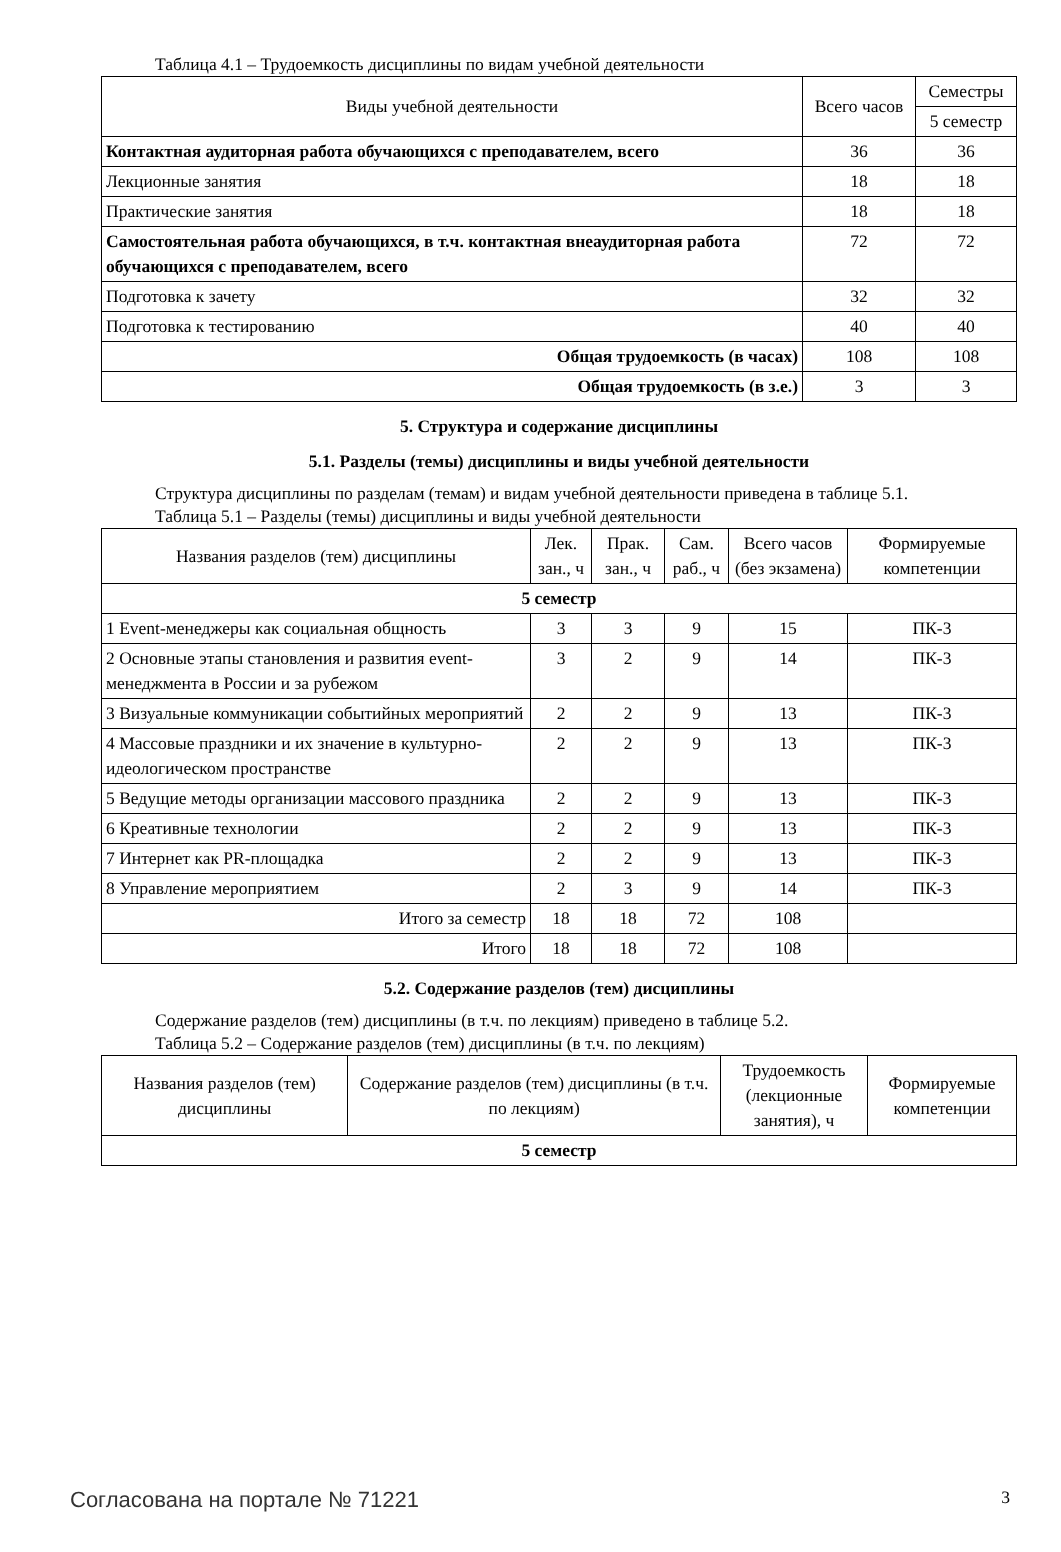Таблица 4.1 – Трудоемкость дисциплины по видам учебной деятельности
| Виды учебной деятельности | Всего часов | Семестры |
| --- | --- | --- |
| | | 5 семестр |
| Контактная аудиторная работа обучающихся с преподавателем, всего | 36 | 36 |
| Лекционные занятия | 18 | 18 |
| Практические занятия | 18 | 18 |
| Самостоятельная работа обучающихся, в т.ч. контактная внеаудиторная работа обучающихся с преподавателем, всего | 72 | 72 |
| Подготовка к зачету | 32 | 32 |
| Подготовка к тестированию | 40 | 40 |
| Общая трудоемкость (в часах) | 108 | 108 |
| Общая трудоемкость (в з.е.) | 3 | 3 |
5. Структура и содержание дисциплины
5.1. Разделы (темы) дисциплины и виды учебной деятельности
Структура дисциплины по разделам (темам) и видам учебной деятельности приведена в таблице 5.1.
Таблица 5.1 – Разделы (темы) дисциплины и виды учебной деятельности
| Названия разделов (тем) дисциплины | Лек. зан., ч | Прак. зан., ч | Сам. раб., ч | Всего часов (без экзамена) | Формируемые компетенции |
| --- | --- | --- | --- | --- | --- |
| 5 семестр | | | | | |
| 1 Event-менеджеры как социальная общность | 3 | 3 | 9 | 15 | ПК-3 |
| 2 Основные этапы становления и развития event-менеджмента в России и за рубежом | 3 | 2 | 9 | 14 | ПК-3 |
| 3 Визуальные коммуникации событийных мероприятий | 2 | 2 | 9 | 13 | ПК-3 |
| 4 Массовые праздники и их значение в культурно-идеологическом пространстве | 2 | 2 | 9 | 13 | ПК-3 |
| 5 Ведущие методы организации массового праздника | 2 | 2 | 9 | 13 | ПК-3 |
| 6 Креативные технологии | 2 | 2 | 9 | 13 | ПК-3 |
| 7 Интернет как PR-площадка | 2 | 2 | 9 | 13 | ПК-3 |
| 8 Управление мероприятием | 2 | 3 | 9 | 14 | ПК-3 |
| Итого за семестр | 18 | 18 | 72 | 108 | |
| Итого | 18 | 18 | 72 | 108 | |
5.2. Содержание разделов (тем) дисциплины
Содержание разделов (тем) дисциплины (в т.ч. по лекциям) приведено в таблице 5.2.
Таблица 5.2 – Содержание разделов (тем) дисциплины (в т.ч. по лекциям)
| Названия разделов (тем) дисциплины | Содержание разделов (тем) дисциплины (в т.ч. по лекциям) | Трудоемкость (лекционные занятия), ч | Формируемые компетенции |
| --- | --- | --- | --- |
| 5 семестр | | | |
Согласована на портале № 71221 3